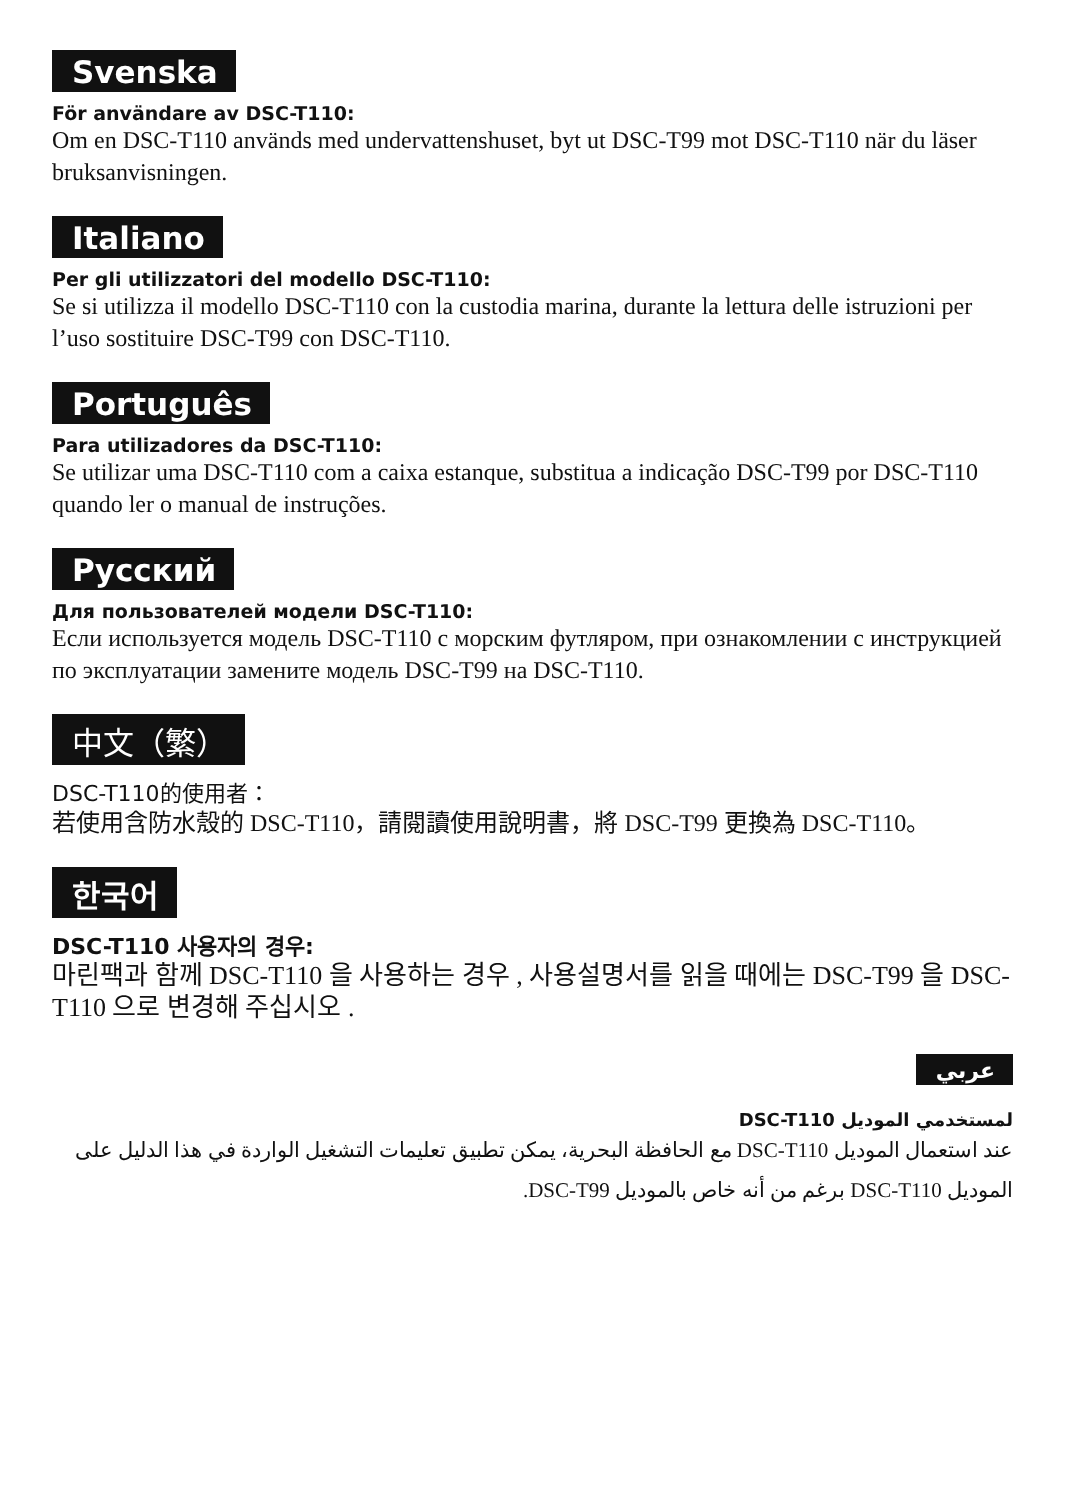Svenska
För användare av DSC-T110:
Om en DSC-T110 används med undervattenshuset, byt ut DSC-T99 mot DSC-T110 när du läser bruksanvisningen.
Italiano
Per gli utilizzatori del modello DSC-T110:
Se si utilizza il modello DSC-T110 con la custodia marina, durante la lettura delle istruzioni per l’uso sostituire DSC-T99 con DSC-T110.
Português
Para utilizadores da DSC-T110:
Se utilizar uma DSC-T110 com a caixa estanque, substitua a indicação DSC-T99 por DSC-T110 quando ler o manual de instruções.
Русский
Для пользователей модели DSC-T110:
Если используется модель DSC-T110 с морским футляром, при ознакомлении с инструкцией по эксплуатации замените модель DSC-T99 на DSC-T110.
中文（繁）
DSC-T110的使用者：
若使用含防水殼的 DSC-T110，請閱讀使用說明書，將 DSC-T99 更換為 DSC-T110。
한국어
DSC-T110 사용자의 경우:
마린팩과 함께 DSC-T110 을 사용하는 경우 , 사용설명서를 읽을 때에는 DSC-T99 을 DSC-T110 으로 변경해 주십시오 .
عربي
لمستخدمي الموديل DSC-T110
عند استعمال الموديل DSC-T110 مع الحافظة البحرية، يمكن تطبيق تعليمات التشغيل الواردة في هذا الدليل على الموديل DSC-T110 برغم من أنه خاص بالموديل DSC-T99.